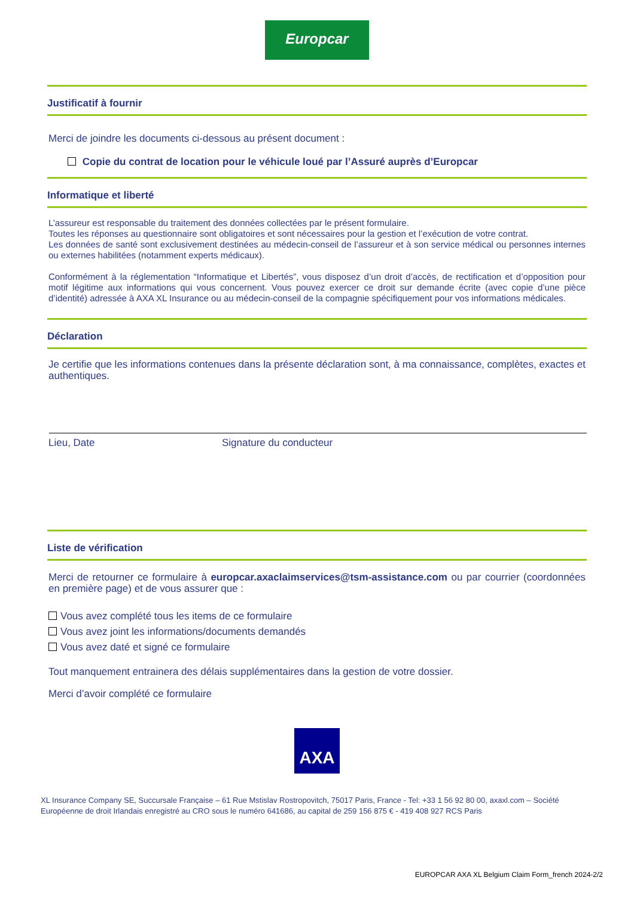Europcar
Justificatif à fournir
Merci de joindre les documents ci-dessous au présent document :
Copie du contrat de location pour le véhicule loué par l’Assuré auprès d’Europcar
Informatique et liberté
L’assureur est responsable du traitement des données collectées par le présent formulaire.
Toutes les réponses au questionnaire sont obligatoires et sont nécessaires pour la gestion et l’exécution de votre contrat.
Les données de santé sont exclusivement destinées au médecin-conseil de l’assureur et à son service médical ou personnes internes ou externes habilitées (notamment experts médicaux).
Conformément à la réglementation “Informatique et Libertés”, vous disposez d’un droit d’accès, de rectification et d’opposition pour motif légitime aux informations qui vous concernent. Vous pouvez exercer ce droit sur demande écrite (avec copie d’une pièce d’identité) adressée à AXA XL Insurance ou au médecin-conseil de la compagnie spécifiquement pour vos informations médicales.
Déclaration
Je certifie que les informations contenues dans la présente déclaration sont, à ma connaissance, complètes, exactes et authentiques.
Lieu, Date Signature du conducteur
Liste de vérification
Merci de retourner ce formulaire à europcar.axaclaimservices@tsm-assistance.com ou par courrier (coordonnées en première page) et de vous assurer que :
Vous avez complété tous les items de ce formulaire
Vous avez joint les informations/documents demandés
Vous avez daté et signé ce formulaire
Tout manquement entrainera des délais supplémentaires dans la gestion de votre dossier.
Merci d’avoir complété ce formulaire
AXA
XL Insurance Company SE, Succursale Française – 61 Rue Mstislav Rostropovitch, 75017 Paris, France - Tel: +33 1 56 92 80 00, axaxl.com – Société Européenne de droit Irlandais enregistré au CRO sous le numéro 641686, au capital de 259 156 875 € - 419 408 927 RCS Paris
EUROPCAR AXA XL Belgium Claim Form_french 2024-2/2